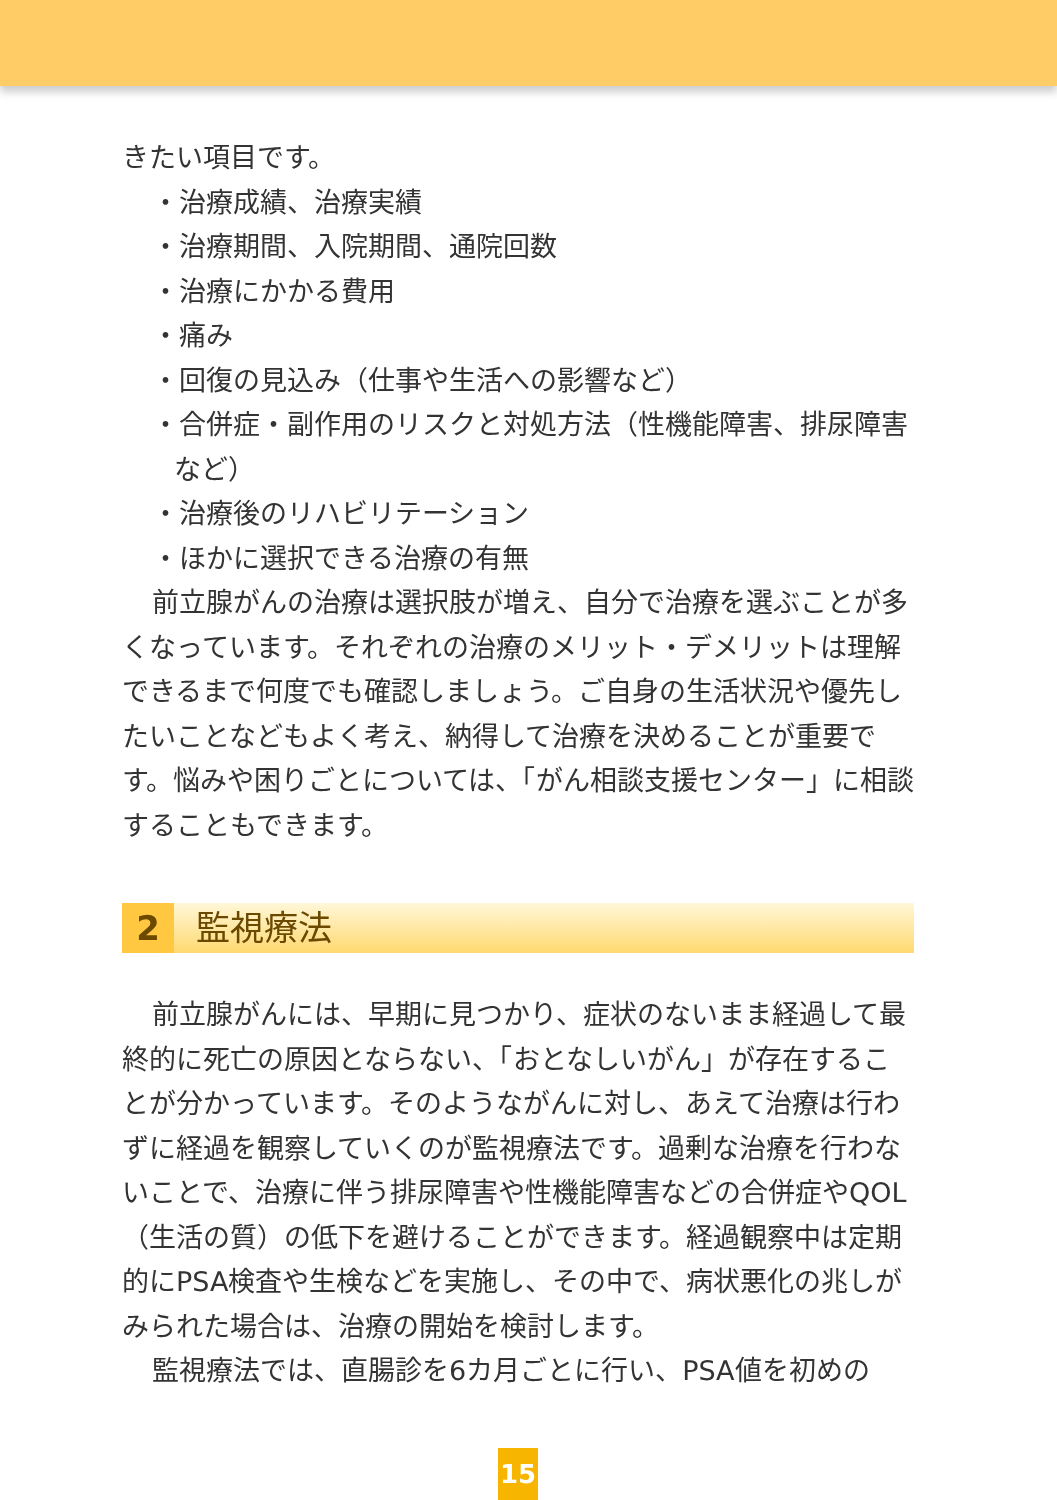きたい項目です。
・治療成績、治療実績
・治療期間、入院期間、通院回数
・治療にかかる費用
・痛み
・回復の見込み（仕事や生活への影響など）
・合併症・副作用のリスクと対処方法（性機能障害、排尿障害など）
・治療後のリハビリテーション
・ほかに選択できる治療の有無
前立腺がんの治療は選択肢が増え、自分で治療を選ぶことが多くなっています。それぞれの治療のメリット・デメリットは理解できるまで何度でも確認しましょう。ご自身の生活状況や優先したいことなどもよく考え、納得して治療を決めることが重要です。悩みや困りごとについては、「がん相談支援センター」に相談することもできます。
2 監視療法
前立腺がんには、早期に見つかり、症状のないまま経過して最終的に死亡の原因とならない、「おとなしいがん」が存在することが分かっています。そのようながんに対し、あえて治療は行わずに経過を観察していくのが監視療法です。過剰な治療を行わないことで、治療に伴う排尿障害や性機能障害などの合併症やQOL（生活の質）の低下を避けることができます。経過観察中は定期的にPSA検査や生検などを実施し、その中で、病状悪化の兆しがみられた場合は、治療の開始を検討します。
監視療法では、直腸診を6カ月ごとに行い、PSA値を初めの
15